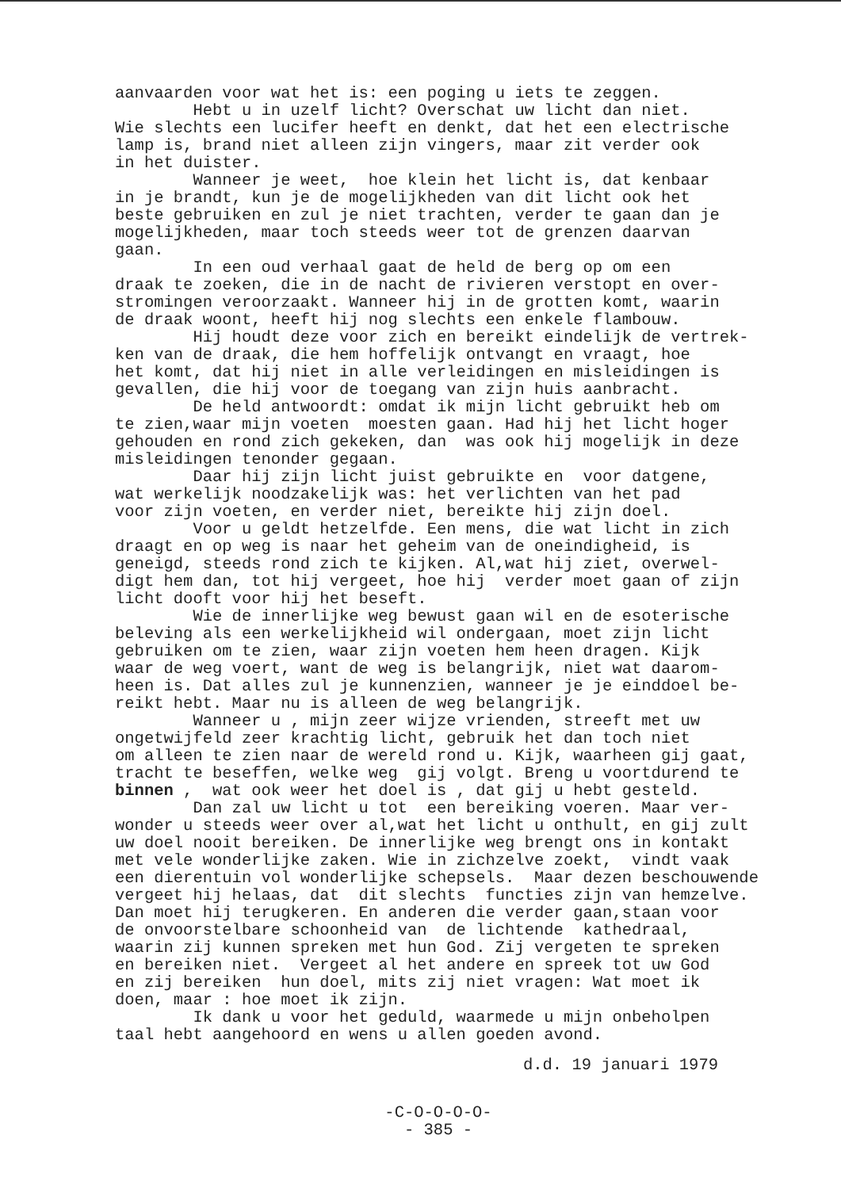aanvaarden voor wat het is: een poging u iets te zeggen. Hebt u in uzelf licht? Overschat uw licht dan niet. Wie slechts een lucifer heeft en denkt, dat het een electrische lamp is, brand niet alleen zijn vingers, maar zit verder ook in het duister. Wanneer je weet, hoe klein het licht is, dat kenbaar in je brandt, kun je de mogelijkheden van dit licht ook het beste gebruiken en zul je niet trachten, verder te gaan dan je mogelijkheden, maar toch steeds weer tot de grenzen daarvan gaan. In een oud verhaal gaat de held de berg op om een draak te zoeken, die in de nacht de rivieren verstopt en over- stromingen veroorzaakt. Wanneer hij in de grotten komt, waarin de draak woont, heeft hij nog slechts een enkele flambouw. Hij houdt deze voor zich en bereikt eindelijk de vertrek- ken van de draak, die hem hoffelijk ontvangt en vraagt, hoe het komt, dat hij niet in alle verleidingen en misleidingen is gevallen, die hij voor de toegang van zijn huis aanbracht. De held antwoordt: omdat ik mijn licht gebruikt heb om te zien,waar mijn voeten moesten gaan. Had hij het licht hoger gehouden en rond zich gekeken, dan was ook hij mogelijk in deze misleidingen tenonder gegaan. Daar hij zijn licht juist gebruikte en voor datgene, wat werkelijk noodzakelijk was: het verlichten van het pad voor zijn voeten, en verder niet, bereikte hij zijn doel. Voor u geldt hetzelfde. Een mens, die wat licht in zich draagt en op weg is naar het geheim van de oneindigheid, is geneigd, steeds rond zich te kijken. Al,wat hij ziet, overwel- digt hem dan, tot hij vergeet, hoe hij verder moet gaan of zijn licht dooft voor hij het beseft. Wie de innerlijke weg bewust gaan wil en de esoterische beleving als een werkelijkheid wil ondergaan, moet zijn licht gebruiken om te zien, waar zijn voeten hem heen dragen. Kijk waar de weg voert, want de weg is belangrijk, niet wat daarom- heen is. Dat alles zul je kunnenzien, wanneer je je einddoel be- reikt hebt. Maar nu is alleen de weg belangrijk. Wanneer u , mijn zeer wijze vrienden, streeft met uw ongetwijfeld zeer krachtig licht, gebruik het dan toch niet om alleen te zien naar de wereld rond u. Kijk, waarheen gij gaat, tracht te beseffen, welke weg gij volgt. Breng u voortdurend te binnen , wat ook weer het doel is , dat gij u hebt gesteld. Dan zal uw licht u tot een bereiking voeren. Maar ver- wonder u steeds weer over al,wat het licht u onthult, en gij zult uw doel nooit bereiken. De innerlijke weg brengt ons in kontakt met vele wonderlijke zaken. Wie in zichzelve zoekt, vindt vaak een dierentuin vol wonderlijke schepsels. Maar dezen beschouwende vergeet hij helaas, dat dit slechts functies zijn van hemzelve. Dan moet hij terugkeren. En anderen die verder gaan,staan voor de onvoorstelbare schoonheid van de lichtende kathedraal, waarin zij kunnen spreken met hun God. Zij vergeten te spreken en bereiken niet. Vergeet al het andere en spreek tot uw God en zij bereiken hun doel, mits zij niet vragen: Wat moet ik doen, maar : hoe moet ik zijn. Ik dank u voor het geduld, waarmede u mijn onbeholpen taal hebt aangehoord en wens u allen goeden avond.
d.d. 19 januari 1979
-C-O-O-O-O-
- 385 -